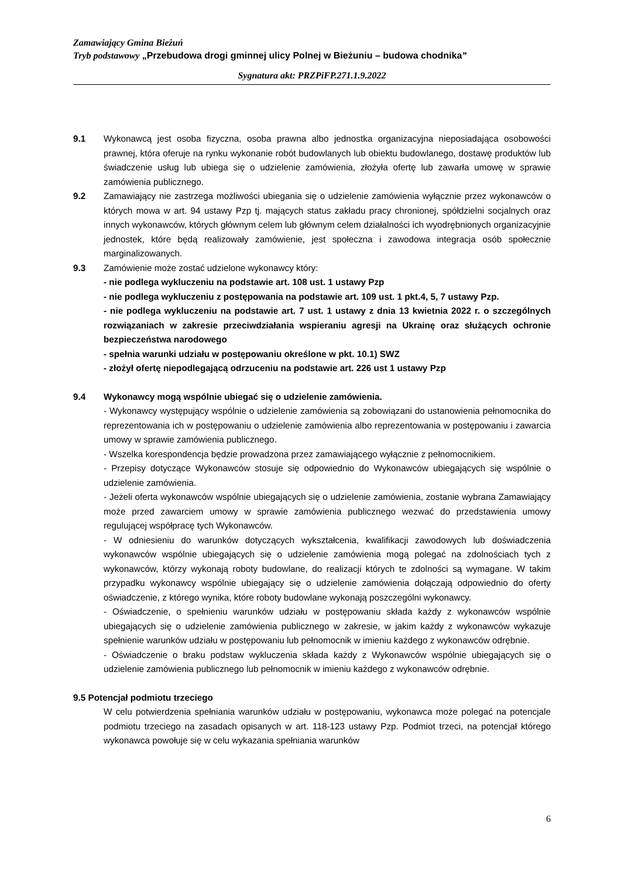Zamawiający Gmina Bieżuń
Tryb podstawowy „Przebudowa drogi gminnej ulicy Polnej w Bieżuniu – budowa chodnika”
Sygnatura akt: PRZPiFP.271.1.9.2022
9.1 Wykonawcą jest osoba fizyczna, osoba prawna albo jednostka organizacyjna nieposiadająca osobowości prawnej, która oferuje na rynku wykonanie robót budowlanych lub obiektu budowlanego, dostawę produktów lub świadczenie usług lub ubiega się o udzielenie zamówienia, złożyła ofertę lub zawarła umowę w sprawie zamówienia publicznego.
9.2 Zamawiający nie zastrzega możliwości ubiegania się o udzielenie zamówienia wyłącznie przez wykonawców o których mowa w art. 94 ustawy Pzp tj. mających status zakładu pracy chronionej, spółdzielni socjalnych oraz innych wykonawców, których głównym celem lub głównym celem działalności ich wyodrębnionych organizacyjnie jednostek, które będą realizowały zamówienie, jest społeczna i zawodowa integracja osób społecznie marginalizowanych.
9.3 Zamówienie może zostać udzielone wykonawcy który:
- nie podlega wykluczeniu na podstawie art. 108 ust. 1 ustawy Pzp
- nie podlega wykluczeniu z postępowania na podstawie art. 109 ust. 1 pkt.4, 5, 7 ustawy Pzp.
- nie podlega wykluczeniu na podstawie art. 7 ust. 1 ustawy z dnia 13 kwietnia 2022 r. o szczególnych rozwiązaniach w zakresie przeciwdziałania wspieraniu agresji na Ukrainę oraz służących ochronie bezpieczeństwa narodowego
- spełnia warunki udziału w postępowaniu określone w pkt. 10.1) SWZ
- złożył ofertę niepodlegającą odrzuceniu na podstawie art. 226 ust 1 ustawy Pzp
9.4 Wykonawcy mogą wspólnie ubiegać się o udzielenie zamówienia.
- Wykonawcy występujący wspólnie o udzielenie zamówienia są zobowiązani do ustanowienia pełnomocnika do reprezentowania ich w postępowaniu o udzielenie zamówienia albo reprezentowania w postępowaniu i zawarcia umowy w sprawie zamówienia publicznego.
- Wszelka korespondencja będzie prowadzona przez zamawiającego wyłącznie z pełnomocnikiem.
- Przepisy dotyczące Wykonawców stosuje się odpowiednio do Wykonawców ubiegających się wspólnie o udzielenie zamówienia.
- Jeżeli oferta wykonawców wspólnie ubiegających się o udzielenie zamówienia, zostanie wybrana Zamawiający może przed zawarciem umowy w sprawie zamówienia publicznego wezwać do przedstawienia umowy regulującej współpracę tych Wykonawców.
- W odniesieniu do warunków dotyczących wykształcenia, kwalifikacji zawodowych lub doświadczenia wykonawców wspólnie ubiegających się o udzielenie zamówienia mogą polegać na zdolnościach tych z wykonawców, którzy wykonają roboty budowlane, do realizacji których te zdolności są wymagane. W takim przypadku wykonawcy wspólnie ubiegający się o udzielenie zamówienia dołączają odpowiednio do oferty oświadczenie, z którego wynika, które roboty budowlane wykonają poszczególni wykonawcy.
- Oświadczenie, o spełnieniu warunków udziału w postępowaniu składa każdy z wykonawców wspólnie ubiegających się o udzielenie zamówienia publicznego w zakresie, w jakim każdy z wykonawców wykazuje spełnienie warunków udziału w postępowaniu lub pełnomocnik w imieniu każdego z wykonawców odrębnie.
- Oświadczenie o braku podstaw wykluczenia składa każdy z Wykonawców wspólnie ubiegających się o udzielenie zamówienia publicznego lub pełnomocnik w imieniu każdego z wykonawców odrębnie.
9.5 Potencjał podmiotu trzeciego
W celu potwierdzenia spełniania warunków udziału w postępowaniu, wykonawca może polegać na potencjale podmiotu trzeciego na zasadach opisanych w art. 118-123 ustawy Pzp. Podmiot trzeci, na potencjał którego wykonawca powołuje się w celu wykazania spełniania warunków
6